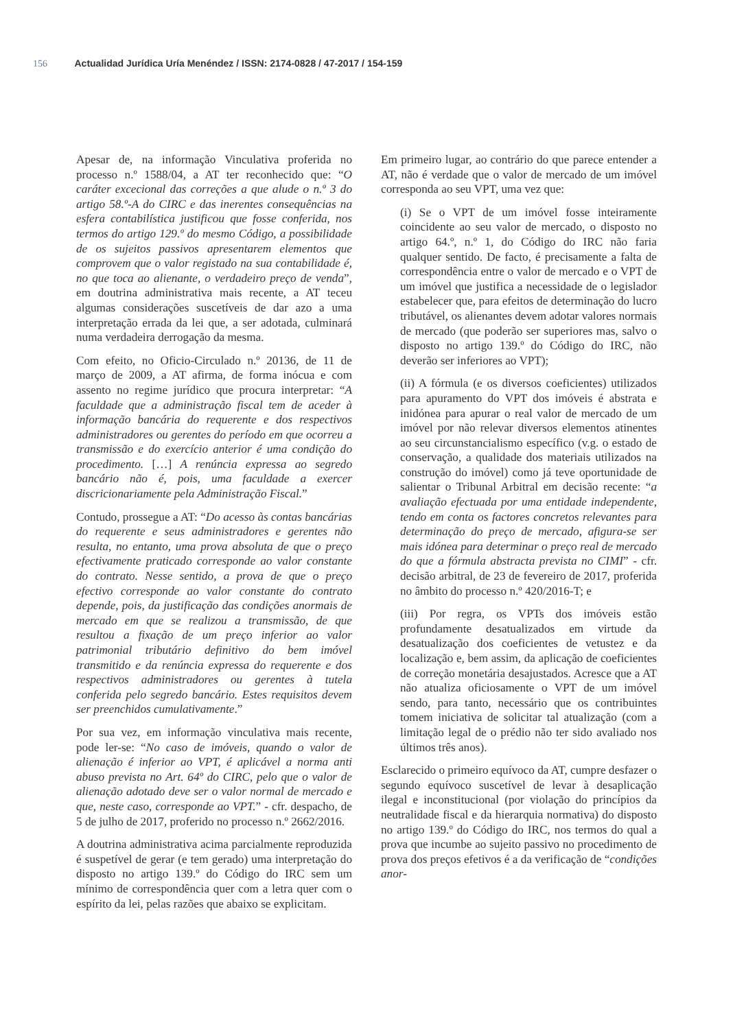156 Actualidad Jurídica Uría Menéndez / ISSN: 2174-0828 / 47-2017 / 154-159
Apesar de, na informação Vinculativa proferida no processo n.º 1588/04, a AT ter reconhecido que: “O caráter excecional das correções a que alude o n.º 3 do artigo 58.º-A do CIRC e das inerentes consequências na esfera contabilística justificou que fosse conferida, nos termos do artigo 129.º do mesmo Código, a possibilidade de os sujeitos passivos apresentarem elementos que comprovem que o valor registado na sua contabilidade é, no que toca ao alienante, o verdadeiro preço de venda”, em doutrina administrativa mais recente, a AT teceu algumas considerações suscetíveis de dar azo a uma interpretação errada da lei que, a ser adotada, culminará numa verdadeira derrogação da mesma.
Com efeito, no Oficio-Circulado n.º 20136, de 11 de março de 2009, a AT afirma, de forma inócua e com assento no regime jurídico que procura interpretar: “A faculdade que a administração fiscal tem de aceder à informação bancária do requerente e dos respectivos administradores ou gerentes do período em que ocorreu a transmissão e do exercício anterior é uma condição do procedimento. […] A renúncia expressa ao segredo bancário não é, pois, uma faculdade a exercer discricionariamente pela Administração Fiscal.”
Contudo, prossegue a AT: “Do acesso às contas bancárias do requerente e seus administradores e gerentes não resulta, no entanto, uma prova absoluta de que o preço efectivamente praticado corresponde ao valor constante do contrato. Nesse sentido, a prova de que o preço efectivo corresponde ao valor constante do contrato depende, pois, da justificação das condições anormais de mercado em que se realizou a transmissão, de que resultou a fixação de um preço inferior ao valor patrimonial tributário definitivo do bem imóvel transmitido e da renúncia expressa do requerente e dos respectivos administradores ou gerentes à tutela conferida pelo segredo bancário. Estes requisitos devem ser preenchidos cumulativamente.”
Por sua vez, em informação vinculativa mais recente, pode ler-se: “No caso de imóveis, quando o valor de alienação é inferior ao VPT, é aplicável a norma anti abuso prevista no Art. 64º do CIRC, pelo que o valor de alienação adotado deve ser o valor normal de mercado e que, neste caso, corresponde ao VPT.” - cfr. despacho, de 5 de julho de 2017, proferido no processo n.º 2662/2016.
A doutrina administrativa acima parcialmente reproduzida é suspetível de gerar (e tem gerado) uma interpretação do disposto no artigo 139.º do Código do IRC sem um mínimo de correspondência quer com a letra quer com o espírito da lei, pelas razões que abaixo se explicitam.
Em primeiro lugar, ao contrário do que parece entender a AT, não é verdade que o valor de mercado de um imóvel corresponda ao seu VPT, uma vez que:
(i) Se o VPT de um imóvel fosse inteiramente coincidente ao seu valor de mercado, o disposto no artigo 64.º, n.º 1, do Código do IRC não faria qualquer sentido. De facto, é precisamente a falta de correspondência entre o valor de mercado e o VPT de um imóvel que justifica a necessidade de o legislador estabelecer que, para efeitos de determinação do lucro tributável, os alienantes devem adotar valores normais de mercado (que poderão ser superiores mas, salvo o disposto no artigo 139.º do Código do IRC, não deverão ser inferiores ao VPT);
(ii) A fórmula (e os diversos coeficientes) utilizados para apuramento do VPT dos imóveis é abstrata e inidónea para apurar o real valor de mercado de um imóvel por não relevar diversos elementos atinentes ao seu circunstancialismo específico (v.g. o estado de conservação, a qualidade dos materiais utilizados na construção do imóvel) como já teve oportunidade de salientar o Tribunal Arbitral em decisão recente: “a avaliação efectuada por uma entidade independente, tendo em conta os factores concretos relevantes para determinação do preço de mercado, afigura-se ser mais idónea para determinar o preço real de mercado do que a fórmula abstracta prevista no CIMI” - cfr. decisão arbitral, de 23 de fevereiro de 2017, proferida no âmbito do processo n.º 420/2016-T; e
(iii) Por regra, os VPTs dos imóveis estão profundamente desatualizados em virtude da desatualização dos coeficientes de vetustez e da localização e, bem assim, da aplicação de coeficientes de correção monetária desajustados. Acresce que a AT não atualiza oficiosamente o VPT de um imóvel sendo, para tanto, necessário que os contribuintes tomem iniciativa de solicitar tal atualização (com a limitação legal de o prédio não ter sido avaliado nos últimos três anos).
Esclarecido o primeiro equívoco da AT, cumpre desfazer o segundo equívoco suscetível de levar à desaplicação ilegal e inconstitucional (por violação do princípios da neutralidade fiscal e da hierarquia normativa) do disposto no artigo 139.º do Código do IRC, nos termos do qual a prova que incumbe ao sujeito passivo no procedimento de prova dos preços efetivos é a da verificação de “condições anor-